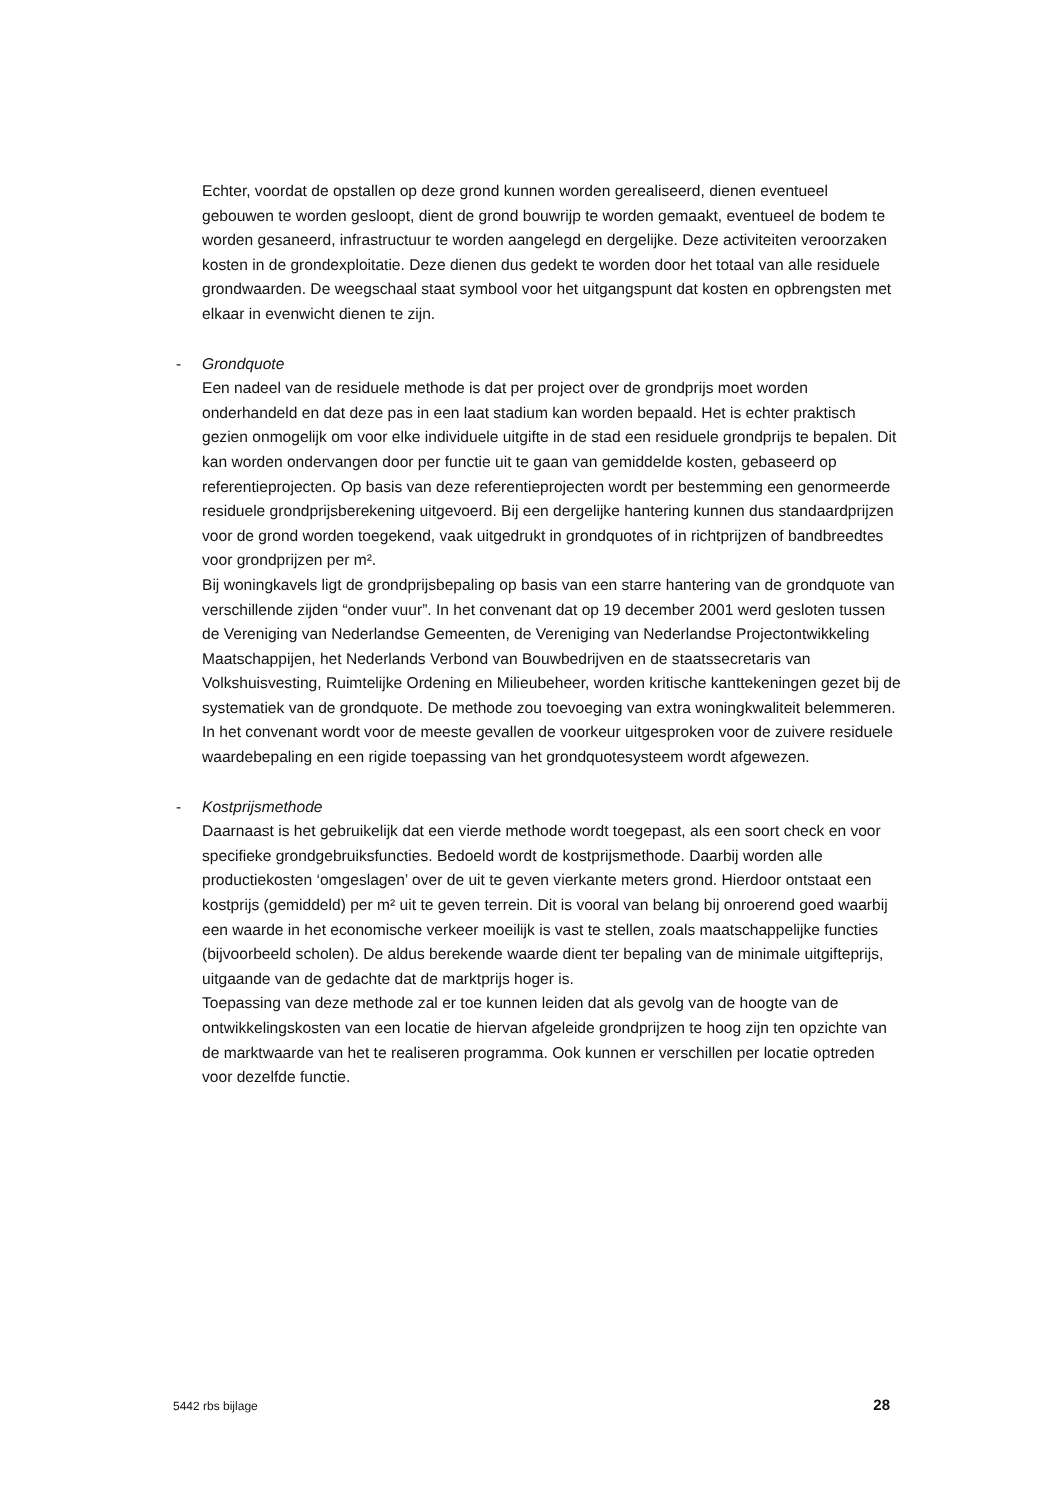Echter, voordat de opstallen op deze grond kunnen worden gerealiseerd, dienen eventueel gebouwen te worden gesloopt, dient de grond bouwrijp te worden gemaakt, eventueel de bodem te worden gesaneerd, infrastructuur te worden aangelegd en dergelijke. Deze activiteiten veroorzaken kosten in de grondexploitatie. Deze dienen dus gedekt te worden door het totaal van alle residuele grondwaarden. De weegschaal staat symbool voor het uitgangspunt dat kosten en opbrengsten met elkaar in evenwicht dienen te zijn.
-
Grondquote
Een nadeel van de residuele methode is dat per project over de grondprijs moet worden onderhandeld en dat deze pas in een laat stadium kan worden bepaald. Het is echter praktisch gezien onmogelijk om voor elke individuele uitgifte in de stad een residuele grondprijs te bepalen. Dit kan worden ondervangen door per functie uit te gaan van gemiddelde kosten, gebaseerd op referentieprojecten. Op basis van deze referentieprojecten wordt per bestemming een genormeerde residuele grondprijsberekening uitgevoerd. Bij een dergelijke hantering kunnen dus standaardprijzen voor de grond worden toegekend, vaak uitgedrukt in grondquotes of in richtprijzen of bandbreedtes voor grondprijzen per m².
Bij woningkavels ligt de grondprijsbepaling op basis van een starre hantering van de grondquote van verschillende zijden “onder vuur”. In het convenant dat op 19 december 2001 werd gesloten tussen de Vereniging van Nederlandse Gemeenten, de Vereniging van Nederlandse Projectontwikkeling Maatschappijen, het Nederlands Verbond van Bouwbedrijven en de staatssecretaris van Volkshuisvesting, Ruimtelijke Ordening en Milieubeheer, worden kritische kanttekeningen gezet bij de systematiek van de grondquote. De methode zou toevoeging van extra woningkwaliteit belemmeren. In het convenant wordt voor de meeste gevallen de voorkeur uitgesproken voor de zuivere residuele waardebepaling en een rigide toepassing van het grondquotesysteem wordt afgewezen.
-
Kostprijsmethode
Daarnaast is het gebruikelijk dat een vierde methode wordt toegepast, als een soort check en voor specifieke grondgebruiksfuncties. Bedoeld wordt de kostprijsmethode. Daarbij worden alle productiekosten ‘omgeslagen’ over de uit te geven vierkante meters grond. Hierdoor ontstaat een kostprijs (gemiddeld) per m² uit te geven terrein. Dit is vooral van belang bij onroerend goed waarbij een waarde in het economische verkeer moeilijk is vast te stellen, zoals maatschappelijke functies (bijvoorbeeld scholen). De aldus berekende waarde dient ter bepaling van de minimale uitgifteprijs, uitgaande van de gedachte dat de marktprijs hoger is.
Toepassing van deze methode zal er toe kunnen leiden dat als gevolg van de hoogte van de ontwikkelingskosten van een locatie de hiervan afgeleide grondprijzen te hoog zijn ten opzichte van de marktwaarde van het te realiseren programma. Ook kunnen er verschillen per locatie optreden voor dezelfde functie.
5442 rbs bijlage 28